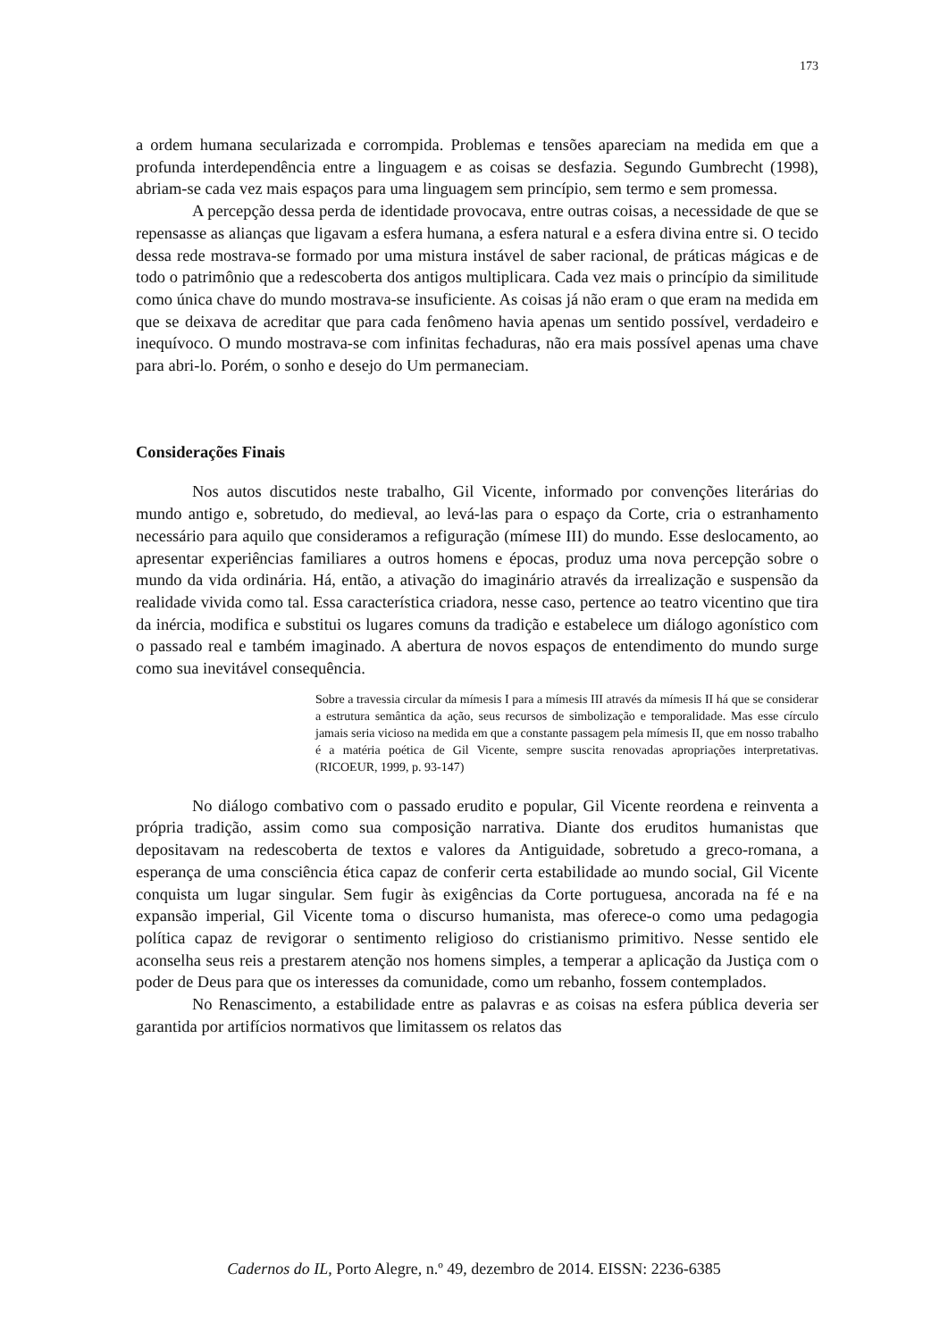173
a ordem humana secularizada e corrompida. Problemas e tensões apareciam na medida em que a profunda interdependência entre a linguagem e as coisas se desfazia. Segundo Gumbrecht (1998), abriam-se cada vez mais espaços para uma linguagem sem princípio, sem termo e sem promessa.
A percepção dessa perda de identidade provocava, entre outras coisas, a necessidade de que se repensasse as alianças que ligavam a esfera humana, a esfera natural e a esfera divina entre si. O tecido dessa rede mostrava-se formado por uma mistura instável de saber racional, de práticas mágicas e de todo o patrimônio que a redescoberta dos antigos multiplicara. Cada vez mais o princípio da similitude como única chave do mundo mostrava-se insuficiente. As coisas já não eram o que eram na medida em que se deixava de acreditar que para cada fenômeno havia apenas um sentido possível, verdadeiro e inequívoco. O mundo mostrava-se com infinitas fechaduras, não era mais possível apenas uma chave para abri-lo. Porém, o sonho e desejo do Um permaneciam.
Considerações Finais
Nos autos discutidos neste trabalho, Gil Vicente, informado por convenções literárias do mundo antigo e, sobretudo, do medieval, ao levá-las para o espaço da Corte, cria o estranhamento necessário para aquilo que consideramos a refiguração (mímese III) do mundo. Esse deslocamento, ao apresentar experiências familiares a outros homens e épocas, produz uma nova percepção sobre o mundo da vida ordinária. Há, então, a ativação do imaginário através da irrealização e suspensão da realidade vivida como tal. Essa característica criadora, nesse caso, pertence ao teatro vicentino que tira da inércia, modifica e substitui os lugares comuns da tradição e estabelece um diálogo agonístico com o passado real e também imaginado. A abertura de novos espaços de entendimento do mundo surge como sua inevitável consequência.
Sobre a travessia circular da mímesis I para a mímesis III através da mímesis II há que se considerar a estrutura semântica da ação, seus recursos de simbolização e temporalidade. Mas esse círculo jamais seria vicioso na medida em que a constante passagem pela mímesis II, que em nosso trabalho é a matéria poética de Gil Vicente, sempre suscita renovadas apropriações interpretativas. (RICOEUR, 1999, p. 93-147)
No diálogo combativo com o passado erudito e popular, Gil Vicente reordena e reinventa a própria tradição, assim como sua composição narrativa. Diante dos eruditos humanistas que depositavam na redescoberta de textos e valores da Antiguidade, sobretudo a greco-romana, a esperança de uma consciência ética capaz de conferir certa estabilidade ao mundo social, Gil Vicente conquista um lugar singular. Sem fugir às exigências da Corte portuguesa, ancorada na fé e na expansão imperial, Gil Vicente toma o discurso humanista, mas oferece-o como uma pedagogia política capaz de revigorar o sentimento religioso do cristianismo primitivo. Nesse sentido ele aconselha seus reis a prestarem atenção nos homens simples, a temperar a aplicação da Justiça com o poder de Deus para que os interesses da comunidade, como um rebanho, fossem contemplados.
No Renascimento, a estabilidade entre as palavras e as coisas na esfera pública deveria ser garantida por artifícios normativos que limitassem os relatos das
Cadernos do IL, Porto Alegre, n.º 49, dezembro de 2014. EISSN: 2236-6385